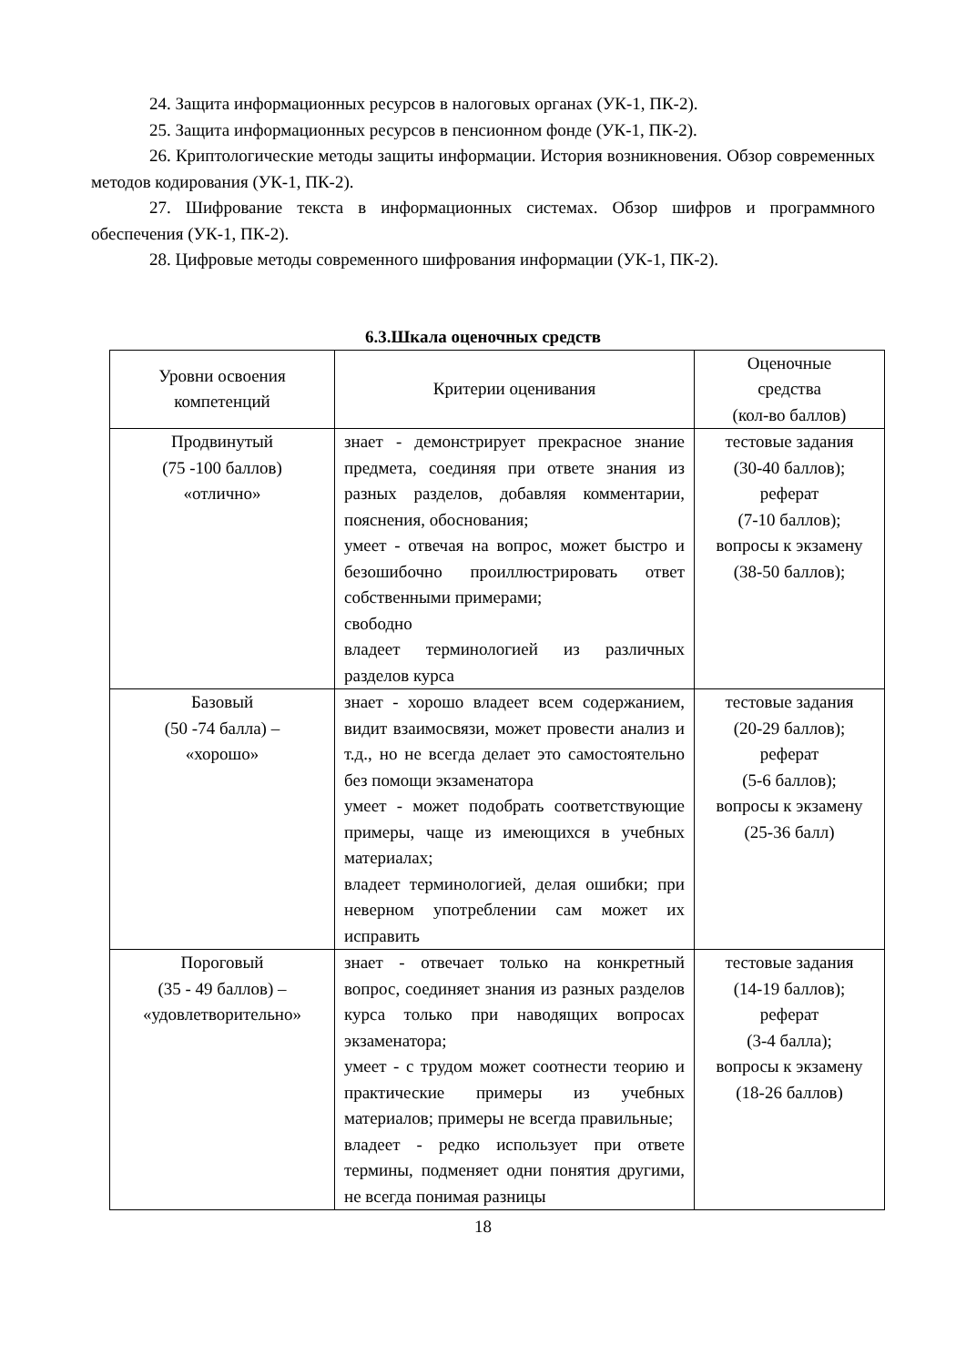24. Защита информационных ресурсов в налоговых органах (УК-1, ПК-2).
25. Защита информационных ресурсов в пенсионном фонде (УК-1, ПК-2).
26. Криптологические методы защиты информации. История возникновения. Обзор современных методов кодирования (УК-1, ПК-2).
27. Шифрование текста в информационных системах. Обзор шифров и программного обеспечения (УК-1, ПК-2).
28. Цифровые методы современного шифрования информации (УК-1, ПК-2).
6.3.Шкала оценочных средств
| Уровни освоения компетенций | Критерии оценивания | Оценочные средства (кол-во баллов) |
| --- | --- | --- |
| Продвинутый (75 -100 баллов) «отлично» | знает - демонстрирует прекрасное знание предмета, соединяя при ответе знания из разных разделов, добавляя комментарии, пояснения, обоснования; умеет - отвечая на вопрос, может быстро и безошибочно проиллюстрировать ответ собственными примерами; свободно владеет терминологией из различных разделов курса | тестовые задания (30-40 баллов); реферат (7-10 баллов); вопросы к экзамену (38-50 баллов); |
| Базовый (50 -74 балла) – «хорошо» | знает - хорошо владеет всем содержанием, видит взаимосвязи, может провести анализ и т.д., но не всегда делает это самостоятельно без помощи экзаменатора умеет - может подобрать соответствующие примеры, чаще из имеющихся в учебных материалах; владеет терминологией, делая ошибки; при неверном употреблении сам может их исправить | тестовые задания (20-29 баллов); реферат (5-6 баллов); вопросы к экзамену (25-36 балл) |
| Пороговый (35 - 49 баллов) – «удовлетворительно» | знает - отвечает только на конкретный вопрос, соединяет знания из разных разделов курса только при наводящих вопросах экзаменатора; умеет - с трудом может соотнести теорию и практические примеры из учебных материалов; примеры не всегда правильные; владеет - редко использует при ответе термины, подменяет одни понятия другими, не всегда понимая разницы | тестовые задания (14-19 баллов); реферат (3-4 балла); вопросы к экзамену (18-26 баллов) |
18